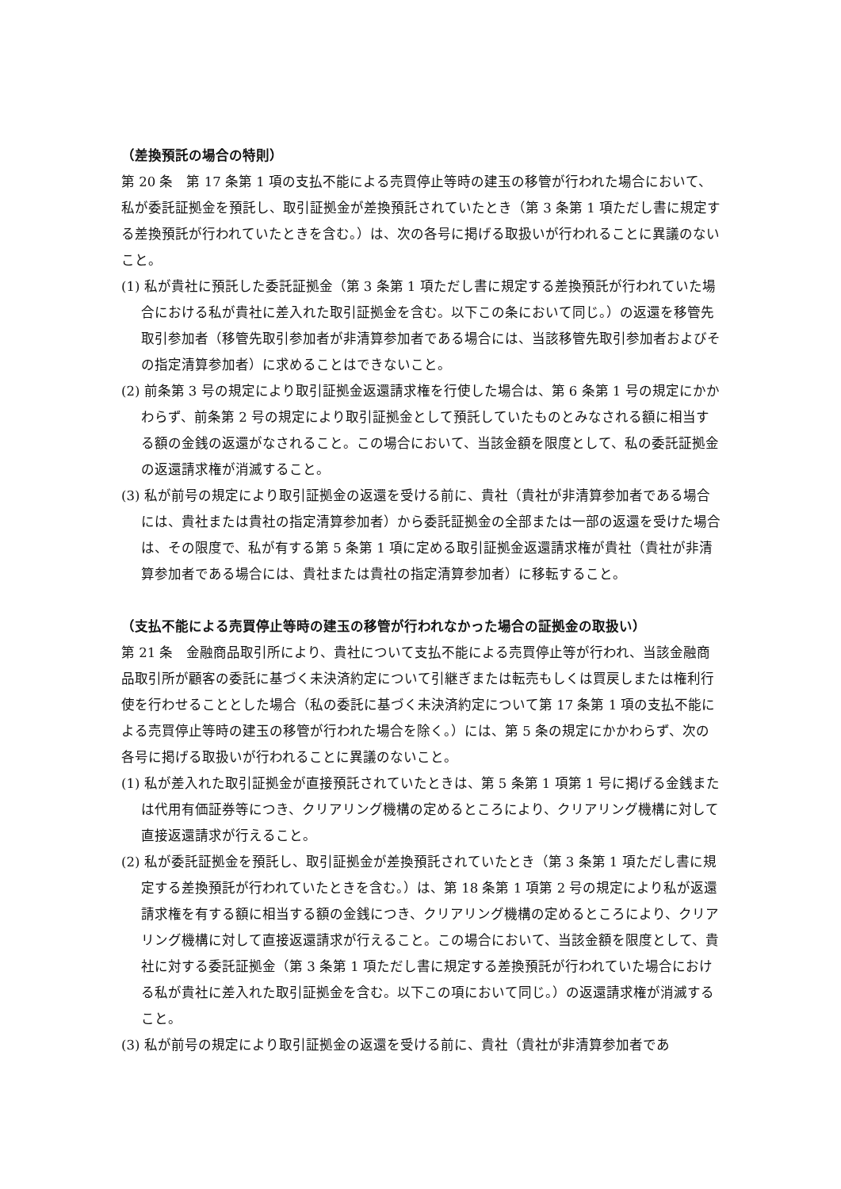（差換預託の場合の特則）
第 20 条　第 17 条第 1 項の支払不能による売買停止等時の建玉の移管が行われた場合において、私が委託証拠金を預託し、取引証拠金が差換預託されていたとき（第 3 条第 1 項ただし書に規定する差換預託が行われていたときを含む。）は、次の各号に掲げる取扱いが行われることに異議のないこと。
(1) 私が貴社に預託した委託証拠金（第 3 条第 1 項ただし書に規定する差換預託が行われていた場合における私が貴社に差入れた取引証拠金を含む。以下この条において同じ。）の返還を移管先取引参加者（移管先取引参加者が非清算参加者である場合には、当該移管先取引参加者およびその指定清算参加者）に求めることはできないこと。
(2) 前条第 3 号の規定により取引証拠金返還請求権を行使した場合は、第 6 条第 1 号の規定にかかわらず、前条第 2 号の規定により取引証拠金として預託していたものとみなされる額に相当する額の金銭の返還がなされること。この場合において、当該金額を限度として、私の委託証拠金の返還請求権が消滅すること。
(3) 私が前号の規定により取引証拠金の返還を受ける前に、貴社（貴社が非清算参加者である場合には、貴社または貴社の指定清算参加者）から委託証拠金の全部または一部の返還を受けた場合は、その限度で、私が有する第 5 条第 1 項に定める取引証拠金返還請求権が貴社（貴社が非清算参加者である場合には、貴社または貴社の指定清算参加者）に移転すること。
（支払不能による売買停止等時の建玉の移管が行われなかった場合の証拠金の取扱い）
第 21 条　金融商品取引所により、貴社について支払不能による売買停止等が行われ、当該金融商品取引所が顧客の委託に基づく未決済約定について引継ぎまたは転売もしくは買戻しまたは権利行使を行わせることとした場合（私の委託に基づく未決済約定について第 17 条第 1 項の支払不能による売買停止等時の建玉の移管が行われた場合を除く。）には、第 5 条の規定にかかわらず、次の各号に掲げる取扱いが行われることに異議のないこと。
(1) 私が差入れた取引証拠金が直接預託されていたときは、第 5 条第 1 項第 1 号に掲げる金銭または代用有価証券等につき、クリアリング機構の定めるところにより、クリアリング機構に対して直接返還請求が行えること。
(2) 私が委託証拠金を預託し、取引証拠金が差換預託されていたとき（第 3 条第 1 項ただし書に規定する差換預託が行われていたときを含む。）は、第 18 条第 1 項第 2 号の規定により私が返還請求権を有する額に相当する額の金銭につき、クリアリング機構の定めるところにより、クリアリング機構に対して直接返還請求が行えること。この場合において、当該金額を限度として、貴社に対する委託証拠金（第 3 条第 1 項ただし書に規定する差換預託が行われていた場合における私が貴社に差入れた取引証拠金を含む。以下この項において同じ。）の返還請求権が消滅すること。
(3) 私が前号の規定により取引証拠金の返還を受ける前に、貴社（貴社が非清算参加者であ